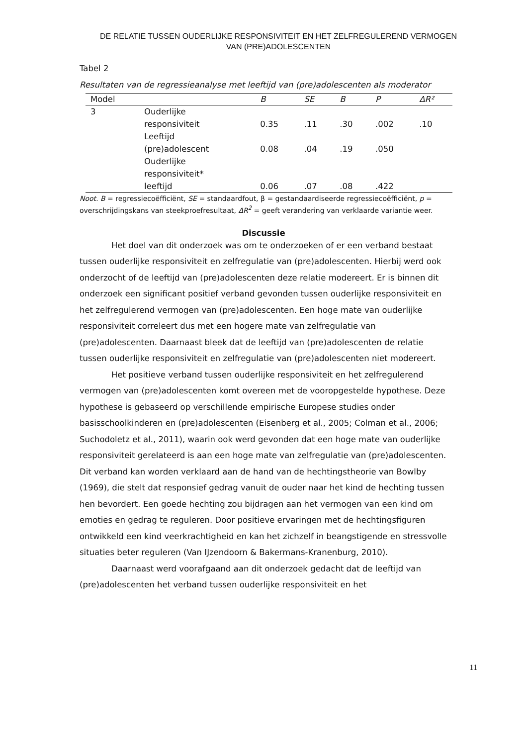DE RELATIE TUSSEN OUDERLIJKE RESPONSIVITEIT EN HET ZELFREGULEREND VERMOGEN
VAN (PRE)ADOLESCENTEN
Tabel 2
Resultaten van de regressieanalyse met leeftijd van (pre)adolescenten als moderator
| Model | | B | SE | Β | P | ΔR² |
| --- | --- | --- | --- | --- | --- | --- |
| 3 | Ouderlijke responsiviteit | 0.35 | .11 | .30 | .002 | .10 |
| | Leeftijd (pre)adolescent | 0.08 | .04 | .19 | .050 | |
| | Ouderlijke responsiviteit* leeftijd | 0.06 | .07 | .08 | .422 | |
Noot. B = regressiecoëfficiënt, SE = standaardfout, β = gestandaardiseerde regressiecoëfficiënt, p = overschrijdingskans van steekproefresultaat, ΔR<sup>2</sup> = geeft verandering van verklaarde variantie weer.
Discussie
Het doel van dit onderzoek was om te onderzoeken of er een verband bestaat tussen ouderlijke responsiviteit en zelfregulatie van (pre)adolescenten. Hierbij werd ook onderzocht of de leeftijd van (pre)adolescenten deze relatie modereert. Er is binnen dit onderzoek een significant positief verband gevonden tussen ouderlijke responsiviteit en het zelfregulerend vermogen van (pre)adolescenten. Een hoge mate van ouderlijke responsiviteit correleert dus met een hogere mate van zelfregulatie van (pre)adolescenten. Daarnaast bleek dat de leeftijd van (pre)adolescenten de relatie tussen ouderlijke responsiviteit en zelfregulatie van (pre)adolescenten niet modereert.
Het positieve verband tussen ouderlijke responsiviteit en het zelfregulerend vermogen van (pre)adolescenten komt overeen met de vooropgestelde hypothese. Deze hypothese is gebaseerd op verschillende empirische Europese studies onder basisschoolkinderen en (pre)adolescenten (Eisenberg et al., 2005; Colman et al., 2006; Suchodoletz et al., 2011), waarin ook werd gevonden dat een hoge mate van ouderlijke responsiviteit gerelateerd is aan een hoge mate van zelfregulatie van (pre)adolescenten. Dit verband kan worden verklaard aan de hand van de hechtingstheorie van Bowlby (1969), die stelt dat responsief gedrag vanuit de ouder naar het kind de hechting tussen hen bevordert. Een goede hechting zou bijdragen aan het vermogen van een kind om emoties en gedrag te reguleren. Door positieve ervaringen met de hechtingsfiguren ontwikkeld een kind veerkrachtigheid en kan het zichzelf in beangstigende en stressvolle situaties beter reguleren (Van IJzendoorn & Bakermans-Kranenburg, 2010).
Daarnaast werd voorafgaand aan dit onderzoek gedacht dat de leeftijd van (pre)adolescenten het verband tussen ouderlijke responsiviteit en het
11